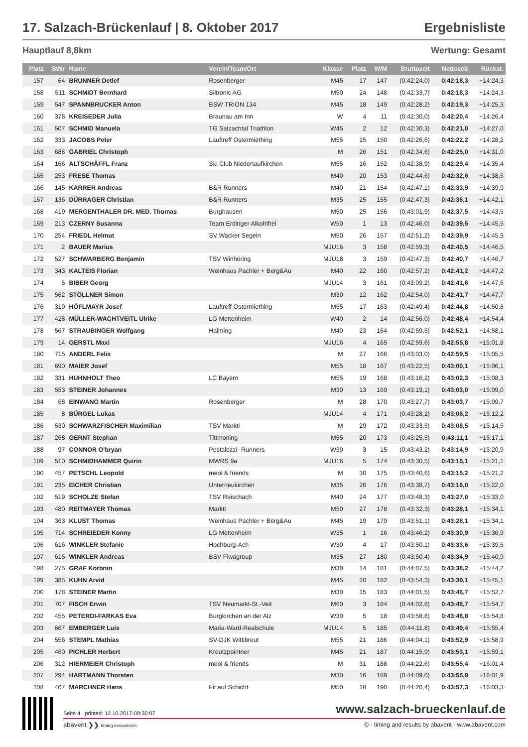17. Salzach-Brückenlauf | 8. Oktober 2017 Ergebnisliste
Hauptlauf 8,8km Wertung: Gesamt
| Platz | StNr | Name | Verein/Team/Ort | Klasse | Platz | W/M | Bruttozeit | Nettozeit | Rückst. |
| --- | --- | --- | --- | --- | --- | --- | --- | --- | --- |
| 157 | 64 | BRUNNER Detlef | Rosenberger | M45 | 17 | 147 | (0:42:24,0) | 0:42:18,3 | +14:24,3 |
| 158 | 511 | SCHMIDT Bernhard | Siltronic AG | M50 | 24 | 148 | (0:42:33,7) | 0:42:18,3 | +14:24,3 |
| 159 | 547 | SPANNBRUCKER Anton | BSW TRION 134 | M45 | 18 | 149 | (0:42:28,2) | 0:42:19,3 | +14:25,3 |
| 160 | 378 | KREISEDER Julia | Braunau am Inn | W | 4 | 11 | (0:42:30,0) | 0:42:20,4 | +14:26,4 |
| 161 | 507 | SCHMID Manuela | TG Salzachtal Triathlon | W45 | 2 | 12 | (0:42:30,3) | 0:42:21,0 | +14:27,0 |
| 162 | 333 | JACOBS Peter | Lauftreff Ostermiething | M55 | 15 | 150 | (0:42:26,6) | 0:42:22,2 | +14:28,2 |
| 163 | 688 | GABRIEL Christoph | | M | 26 | 151 | (0:42:34,6) | 0:42:25,0 | +14:31,0 |
| 164 | 166 | ALTSCHÄFFL Franz | Ski Club Niedertaufkirchen | M55 | 16 | 152 | (0:42:38,9) | 0:42:29,4 | +14:35,4 |
| 165 | 253 | FRESE Thomas | | M40 | 20 | 153 | (0:42:44,6) | 0:42:32,6 | +14:38,6 |
| 166 | 145 | KARRER Andreas | B&R Runners | M40 | 21 | 154 | (0:42:47,1) | 0:42:33,9 | +14:39,9 |
| 167 | 136 | DÜRRAGER Christian | B&R Runners | M35 | 25 | 155 | (0:42:47,3) | 0:42:36,1 | +14:42,1 |
| 168 | 419 | MERGENTHALER DR. MED. Thomas | Burghausen | M50 | 25 | 156 | (0:43:01,9) | 0:42:37,5 | +14:43,5 |
| 169 | 213 | CZERNY Susanna | Team Erdinger Alkohlfrei | W50 | 1 | 13 | (0:42:46,0) | 0:42:39,5 | +14:45,5 |
| 170 | 254 | FRIEDL Helmut | SV Wacker Segeln | M50 | 26 | 157 | (0:42:51,2) | 0:42:39,9 | +14:45,9 |
| 171 | 2 | BAUER Marius | | MJU16 | 3 | 158 | (0:42:59,3) | 0:42:40,5 | +14:46,5 |
| 172 | 527 | SCHWARBERG Benjamin | TSV Winhöring | MJU18 | 3 | 159 | (0:42:47,3) | 0:42:40,7 | +14:46,7 |
| 173 | 343 | KALTEIS Florian | Weinhaus Pachler + Berg&Au | M40 | 22 | 160 | (0:42:57,2) | 0:42:41,2 | +14:47,2 |
| 174 | 5 | BIBER Georg | | MJU14 | 3 | 161 | (0:43:09,2) | 0:42:41,6 | +14:47,6 |
| 175 | 562 | STÖLLNER Simon | | M30 | 12 | 162 | (0:42:54,0) | 0:42:41,7 | +14:47,7 |
| 176 | 319 | HÖFLMAYR Josef | Lauftreff Ostermiething | M55 | 17 | 163 | (0:42:49,4) | 0:42:44,8 | +14:50,8 |
| 177 | 428 | MÜLLER-WACHTVEITL Ulrike | LG Mettenheim | W40 | 2 | 14 | (0:42:56,0) | 0:42:48,4 | +14:54,4 |
| 178 | 567 | STRAUBINGER Wolfgang | Haiming | M40 | 23 | 164 | (0:42:59,5) | 0:42:52,1 | +14:58,1 |
| 179 | 14 | GERSTL Maxi | | MJU16 | 4 | 165 | (0:42:59,6) | 0:42:55,8 | +15:01,8 |
| 180 | 715 | ANDERL Felix | | M | 27 | 166 | (0:43:03,0) | 0:42:59,5 | +15:05,5 |
| 181 | 690 | MAIER Josef | | M55 | 18 | 167 | (0:43:22,5) | 0:43:00,1 | +15:06,1 |
| 182 | 331 | HUHNHOLT Theo | LC Bayern | M55 | 19 | 168 | (0:43:16,2) | 0:43:02,3 | +15:08,3 |
| 183 | 553 | STEINER Johannes | | M30 | 13 | 169 | (0:43:19,1) | 0:43:03,0 | +15:09,0 |
| 184 | 68 | EINWANG Martin | Rosenberger | M | 28 | 170 | (0:43:27,7) | 0:43:03,7 | +15:09,7 |
| 185 | 8 | BÜRGEL Lukas | | MJU14 | 4 | 171 | (0:43:28,2) | 0:43:06,2 | +15:12,2 |
| 186 | 530 | SCHWARZFISCHER Maximilian | TSV Marktl | M | 29 | 172 | (0:43:33,5) | 0:43:08,5 | +15:14,5 |
| 187 | 268 | GERNT Stephan | Tittmoning | M55 | 20 | 173 | (0:43:25,5) | 0:43:11,1 | +15:17,1 |
| 188 | 97 | CONNOR O'bryan | Pestalozzi- Runners | W30 | 3 | 15 | (0:43:43,2) | 0:43:14,9 | +15:20,9 |
| 189 | 510 | SCHMIDHAMMER Quirin | MWRS 9a | MJU16 | 5 | 174 | (0:43:30,5) | 0:43:15,1 | +15:21,1 |
| 190 | 457 | PETSCHL Leopold | meol & friends | M | 30 | 175 | (0:43:40,6) | 0:43:15,2 | +15:21,2 |
| 191 | 235 | EICHER Christian | Unterneukirchen | M35 | 26 | 176 | (0:43:38,7) | 0:43:16,0 | +15:22,0 |
| 192 | 519 | SCHOLZE Stefan | TSV Reischach | M40 | 24 | 177 | (0:43:48,3) | 0:43:27,0 | +15:33,0 |
| 193 | 480 | REITMAYER Thomas | Marktl | M50 | 27 | 178 | (0:43:32,3) | 0:43:28,1 | +15:34,1 |
| 194 | 363 | KLUST Thomas | Weinhaus Pachler + Berg&Au | M45 | 19 | 179 | (0:43:51,1) | 0:43:28,1 | +15:34,1 |
| 195 | 714 | SCHREIEDER Konny | LG Mettenheim | W35 | 1 | 16 | (0:43:46,2) | 0:43:30,9 | +15:36,9 |
| 196 | 616 | WINKLER Stefanie | Hochburg-Ach | W30 | 4 | 17 | (0:43:50,1) | 0:43:33,6 | +15:39,6 |
| 197 | 615 | WINKLER Andreas | BSV Fiwagroup | M35 | 27 | 180 | (0:43:50,4) | 0:43:34,9 | +15:40,9 |
| 198 | 275 | GRAF Korbnin | | M30 | 14 | 181 | (0:44:07,5) | 0:43:38,2 | +15:44,2 |
| 199 | 385 | KUHN Arvid | | M45 | 20 | 182 | (0:43:54,3) | 0:43:39,1 | +15:45,1 |
| 200 | 178 | STEINER Martin | | M30 | 15 | 183 | (0:44:01,5) | 0:43:46,7 | +15:52,7 |
| 201 | 707 | FISCH Erwin | TSV Neumarkt-St.-Veit | M60 | 3 | 184 | (0:44:02,8) | 0:43:48,7 | +15:54,7 |
| 202 | 455 | PETERDI-FARKAS Eva | Burgkirchen an der Alz | W30 | 5 | 18 | (0:43:58,8) | 0:43:48,8 | +15:54,8 |
| 203 | 667 | EMBERGER Luis | Maria-Ward-Realschule | MJU14 | 5 | 185 | (0:44:11,8) | 0:43:49,4 | +15:55,4 |
| 204 | 556 | STEMPL Mathias | SV-DJK Wittibreut | M55 | 21 | 186 | (0:44:04,1) | 0:43:52,9 | +15:58,9 |
| 205 | 460 | PICHLER Herbert | Kreutzpointner | M45 | 21 | 187 | (0:44:15,9) | 0:43:53,1 | +15:59,1 |
| 206 | 312 | HIERMEIER Christoph | meol & friends | M | 31 | 188 | (0:44:22,6) | 0:43:55,4 | +16:01,4 |
| 207 | 294 | HARTMANN Thorsten | | M30 | 16 | 189 | (0:44:09,0) | 0:43:55,9 | +16:01,9 |
| 208 | 407 | MARCHNER Hans | Fit auf Schicht | M50 | 28 | 190 | (0:44:20,4) | 0:43:57,3 | +16:03,3 |
Seite 4 printed: 12.10.2017-09:30:07 www.salzach-brueckenlauf.de
abavent ❯❯ timing innovations © - timing and results by abavent - www.abavent.com